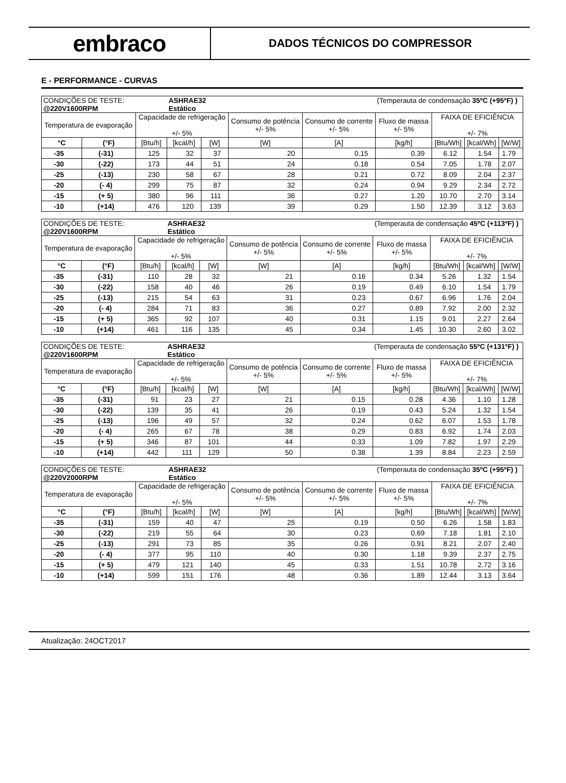embraco
DADOS TÉCNICOS DO COMPRESSOR
E - PERFORMANCE - CURVAS
| CONDIÇÕES DE TESTE: @220V1600RPM | | | ASHRAE32 Estático | | | | (Temperauta de condensação 35ºC (+95ºF) ) | | | |
| Temperatura de evaporação | | Capacidade de refrigeração +/- 5% | | | Consumo de potência +/- 5% | Consumo de corrente +/- 5% | Fluxo de massa +/- 5% | FAIXA DE EFICIÊNCIA +/- 7% | | |
| °C | (°F) | [Btu/h] | [kcal/h] | [W] | [W] | [A] | [kg/h] | [Btu/Wh] | [kcal/Wh] | [W/W] |
| -35 | (-31) | 125 | 32 | 37 | 20 | 0.15 | 0.39 | 6.12 | 1.54 | 1.79 |
| -30 | (-22) | 173 | 44 | 51 | 24 | 0.18 | 0.54 | 7.05 | 1.78 | 2.07 |
| -25 | (-13) | 230 | 58 | 67 | 28 | 0.21 | 0.72 | 8.09 | 2.04 | 2.37 |
| -20 | (- 4) | 299 | 75 | 87 | 32 | 0.24 | 0.94 | 9.29 | 2.34 | 2.72 |
| -15 | (+ 5) | 380 | 96 | 111 | 36 | 0.27 | 1.20 | 10.70 | 2.70 | 3.14 |
| -10 | (+14) | 476 | 120 | 139 | 39 | 0.29 | 1.50 | 12.39 | 3.12 | 3.63 |
| CONDIÇÕES DE TESTE: @220V1600RPM | | | ASHRAE32 Estático | | | | (Temperauta de condensação 45ºC (+113ºF) ) | | | |
| Temperatura de evaporação | | Capacidade de refrigeração +/- 5% | | | Consumo de potência +/- 5% | Consumo de corrente +/- 5% | Fluxo de massa +/- 5% | FAIXA DE EFICIÊNCIA +/- 7% | | |
| °C | (°F) | [Btu/h] | [kcal/h] | [W] | [W] | [A] | [kg/h] | [Btu/Wh] | [kcal/Wh] | [W/W] |
| -35 | (-31) | 110 | 28 | 32 | 21 | 0.16 | 0.34 | 5.26 | 1.32 | 1.54 |
| -30 | (-22) | 158 | 40 | 46 | 26 | 0.19 | 0.49 | 6.10 | 1.54 | 1.79 |
| -25 | (-13) | 215 | 54 | 63 | 31 | 0.23 | 0.67 | 6.96 | 1.76 | 2.04 |
| -20 | (- 4) | 284 | 71 | 83 | 36 | 0.27 | 0.89 | 7.92 | 2.00 | 2.32 |
| -15 | (+ 5) | 365 | 92 | 107 | 40 | 0.31 | 1.15 | 9.01 | 2.27 | 2.64 |
| -10 | (+14) | 461 | 116 | 135 | 45 | 0.34 | 1.45 | 10.30 | 2.60 | 3.02 |
| CONDIÇÕES DE TESTE: @220V1600RPM | | | ASHRAE32 Estático | | | | (Temperauta de condensação 55ºC (+131ºF) ) | | | |
| Temperatura de evaporação | | Capacidade de refrigeração +/- 5% | | | Consumo de potência +/- 5% | Consumo de corrente +/- 5% | Fluxo de massa +/- 5% | FAIXA DE EFICIÊNCIA +/- 7% | | |
| °C | (°F) | [Btu/h] | [kcal/h] | [W] | [W] | [A] | [kg/h] | [Btu/Wh] | [kcal/Wh] | [W/W] |
| -35 | (-31) | 91 | 23 | 27 | 21 | 0.15 | 0.28 | 4.36 | 1.10 | 1.28 |
| -30 | (-22) | 139 | 35 | 41 | 26 | 0.19 | 0.43 | 5.24 | 1.32 | 1.54 |
| -25 | (-13) | 196 | 49 | 57 | 32 | 0.24 | 0.62 | 6.07 | 1.53 | 1.78 |
| -20 | (- 4) | 265 | 67 | 78 | 38 | 0.29 | 0.83 | 6.92 | 1.74 | 2.03 |
| -15 | (+ 5) | 346 | 87 | 101 | 44 | 0.33 | 1.09 | 7.82 | 1.97 | 2.29 |
| -10 | (+14) | 442 | 111 | 129 | 50 | 0.38 | 1.39 | 8.84 | 2.23 | 2.59 |
| CONDIÇÕES DE TESTE: @220V2000RPM | | | ASHRAE32 Estático | | | | (Temperauta de condensação 35ºC (+95ºF) ) | | | |
| Temperatura de evaporação | | Capacidade de refrigeração +/- 5% | | | Consumo de potência +/- 5% | Consumo de corrente +/- 5% | Fluxo de massa +/- 5% | FAIXA DE EFICIÊNCIA +/- 7% | | |
| °C | (°F) | [Btu/h] | [kcal/h] | [W] | [W] | [A] | [kg/h] | [Btu/Wh] | [kcal/Wh] | [W/W] |
| -35 | (-31) | 159 | 40 | 47 | 25 | 0.19 | 0.50 | 6.26 | 1.58 | 1.83 |
| -30 | (-22) | 219 | 55 | 64 | 30 | 0.23 | 0.69 | 7.18 | 1.81 | 2.10 |
| -25 | (-13) | 291 | 73 | 85 | 35 | 0.26 | 0.91 | 8.21 | 2.07 | 2.40 |
| -20 | (- 4) | 377 | 95 | 110 | 40 | 0.30 | 1.18 | 9.39 | 2.37 | 2.75 |
| -15 | (+ 5) | 479 | 121 | 140 | 45 | 0.33 | 1.51 | 10.78 | 2.72 | 3.16 |
| -10 | (+14) | 599 | 151 | 176 | 48 | 0.36 | 1.89 | 12.44 | 3.13 | 3.64 |
Atualização: 24OCT2017